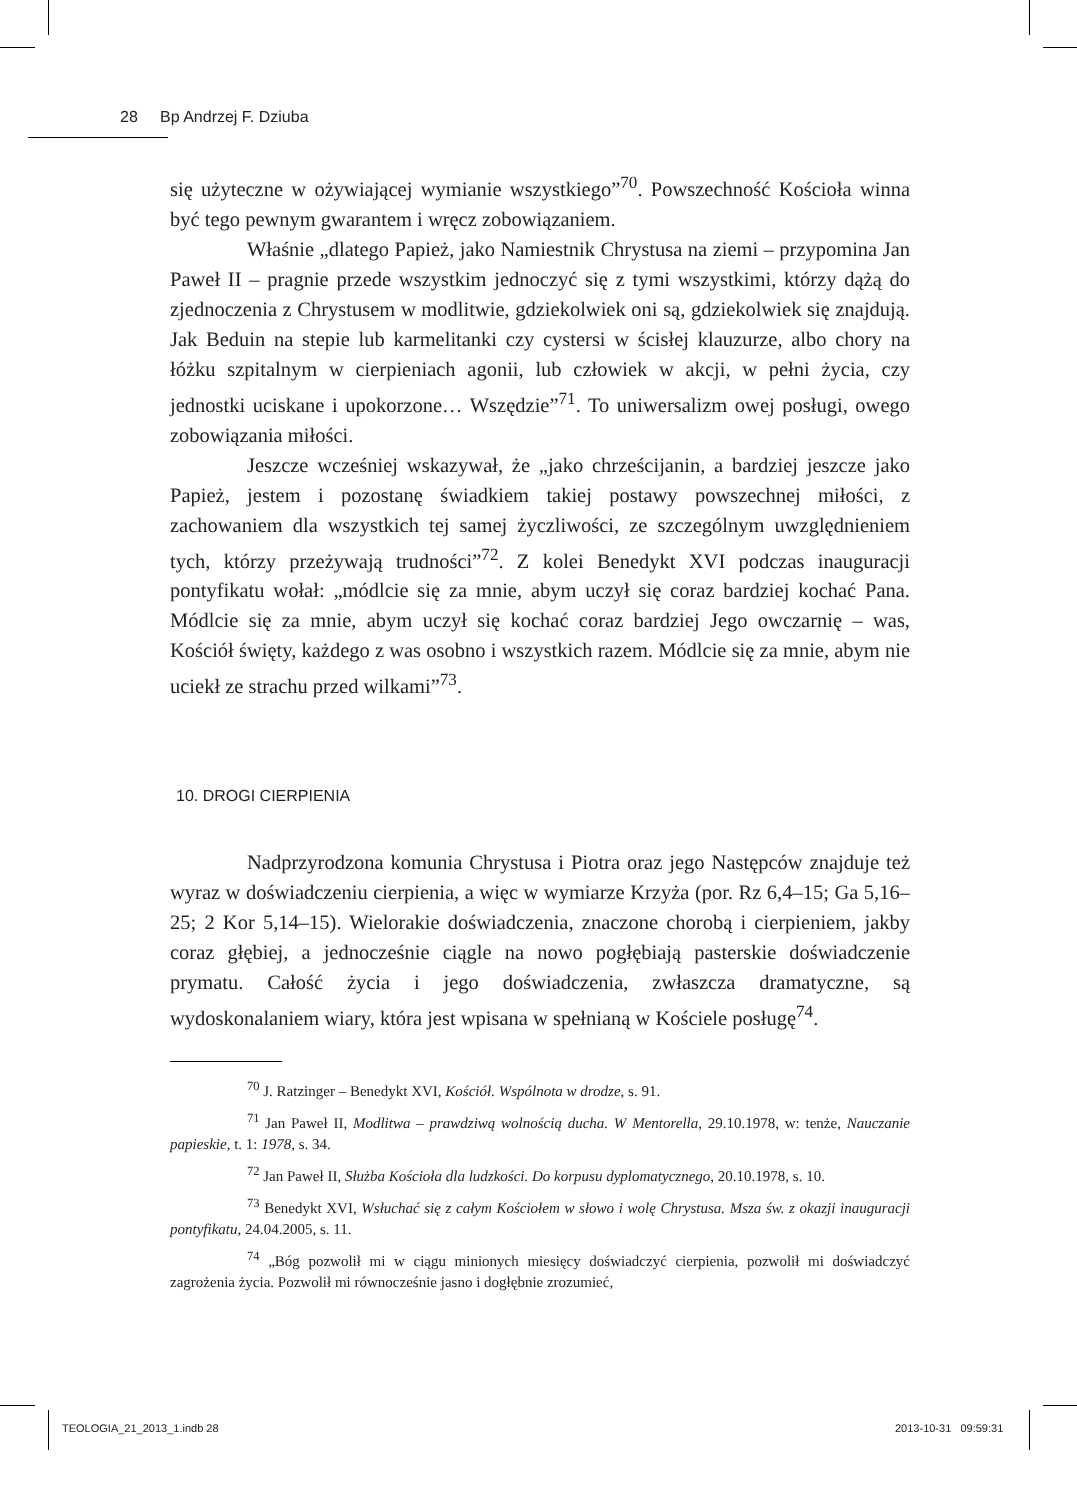28 Bp Andrzej F. Dziuba
się użyteczne w ożywiającej wymianie wszystkiego”<sup>70</sup>. Powszechność Kościoła winna być tego pewnym gwarantem i wręcz zobowiązaniem.
Właśnie „dlatego Papież, jako Namiestnik Chrystusa na ziemi – przypomina Jan Paweł II – pragnie przede wszystkim jednoczyć się z tymi wszystkimi, którzy dążą do zjednoczenia z Chrystusem w modlitwie, gdziekolwiek oni są, gdziekolwiek się znajdują. Jak Beduin na stepie lub karmelitanki czy cystersi w ścisłej klauzurze, albo chory na łóżku szpitalnym w cierpieniach agonii, lub człowiek w akcji, w pełni życia, czy jednostki uciskane i upokorzone… Wszędzie”<sup>71</sup>. To uniwersalizm owej posługi, owego zobowiązania miłości.
Jeszcze wcześniej wskazywał, że „jako chrześcijanin, a bardziej jeszcze jako Papież, jestem i pozostanę świadkiem takiej postawy powszechnej miłości, z zachowaniem dla wszystkich tej samej życzliwości, ze szczególnym uwzględnieniem tych, którzy przeżywają trudności”<sup>72</sup>. Z kolei Benedykt XVI podczas inauguracji pontyfikatu wołał: „módlcie się za mnie, abym uczył się coraz bardziej kochać Pana. Módlcie się za mnie, abym uczył się kochać coraz bardziej Jego owczarnię – was, Kościół święty, każdego z was osobno i wszystkich razem. Módlcie się za mnie, abym nie uciekł ze strachu przed wilkami”<sup>73</sup>.
10. DROGI CIERPIENIA
Nadprzyrodzona komunia Chrystusa i Piotra oraz jego Następców znajduje też wyraz w doświadczeniu cierpienia, a więc w wymiarze Krzyża (por. Rz 6,4–15; Ga 5,16–25; 2 Kor 5,14–15). Wielorakie doświadczenia, znaczone chorobą i cierpieniem, jakby coraz głębiej, a jednocześnie ciągle na nowo pogłębiają pasterskie doświadczenie prymatu. Całość życia i jego doświadczenia, zwłaszcza dramatyczne, są wydoskonalaniem wiary, która jest wpisana w spełnianą w Kościele posługę<sup>74</sup>.
<sup>70</sup> J. Ratzinger – Benedykt XVI, Kościół. Wspólnota w drodze, s. 91.
<sup>71</sup> Jan Paweł II, Modlitwa – prawdziwą wolnością ducha. W Mentorella, 29.10.1978, w: tenże, Nauczanie papieskie, t. 1: 1978, s. 34.
<sup>72</sup> Jan Paweł II, Służba Kościoła dla ludzkości. Do korpusu dyplomatycznego, 20.10.1978, s. 10.
<sup>73</sup> Benedykt XVI, Wsłuchać się z całym Kościołem w słowo i wolę Chrystusa. Msza św. z okazji inauguracji pontyfikatu, 24.04.2005, s. 11.
<sup>74</sup> „Bóg pozwolił mi w ciągu minionych miesięcy doświadczyć cierpienia, pozwolił mi doświadczyć zagrożenia życia. Pozwolił mi równocześnie jasno i dogłębnie zrozumieć,
TEOLOGIA_21_2013_1.indb 28 2013-10-31 09:59:31